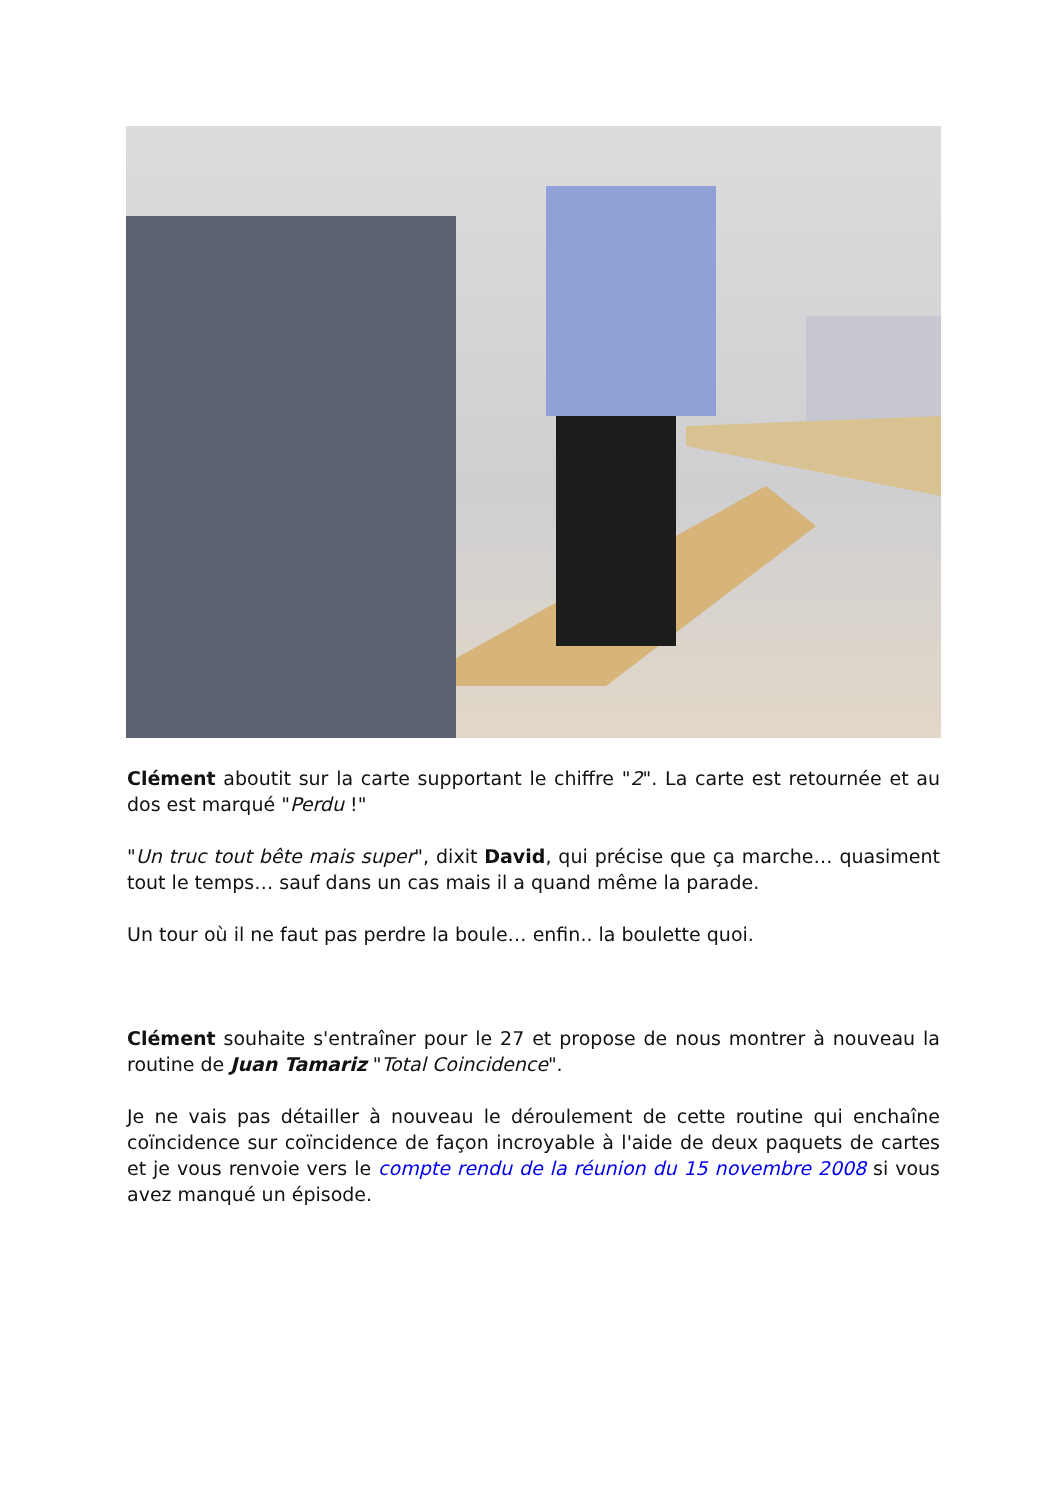Clément aboutit sur la carte supportant le chiffre "2". La carte est retournée et au dos est marqué "Perdu !"
"Un truc tout bête mais super", dixit David, qui précise que ça marche… quasiment tout le temps… sauf dans un cas mais il a quand même la parade.
Un tour où il ne faut pas perdre la boule… enfin.. la boulette quoi.
Clément souhaite s'entraîner pour le 27 et propose de nous montrer à nouveau la routine de Juan Tamariz "Total Coincidence".
Je ne vais pas détailler à nouveau le déroulement de cette routine qui enchaîne coïncidence sur coïncidence de façon incroyable à l'aide de deux paquets de cartes et je vous renvoie vers le compte rendu de la réunion du 15 novembre 2008 si vous avez manqué un épisode.